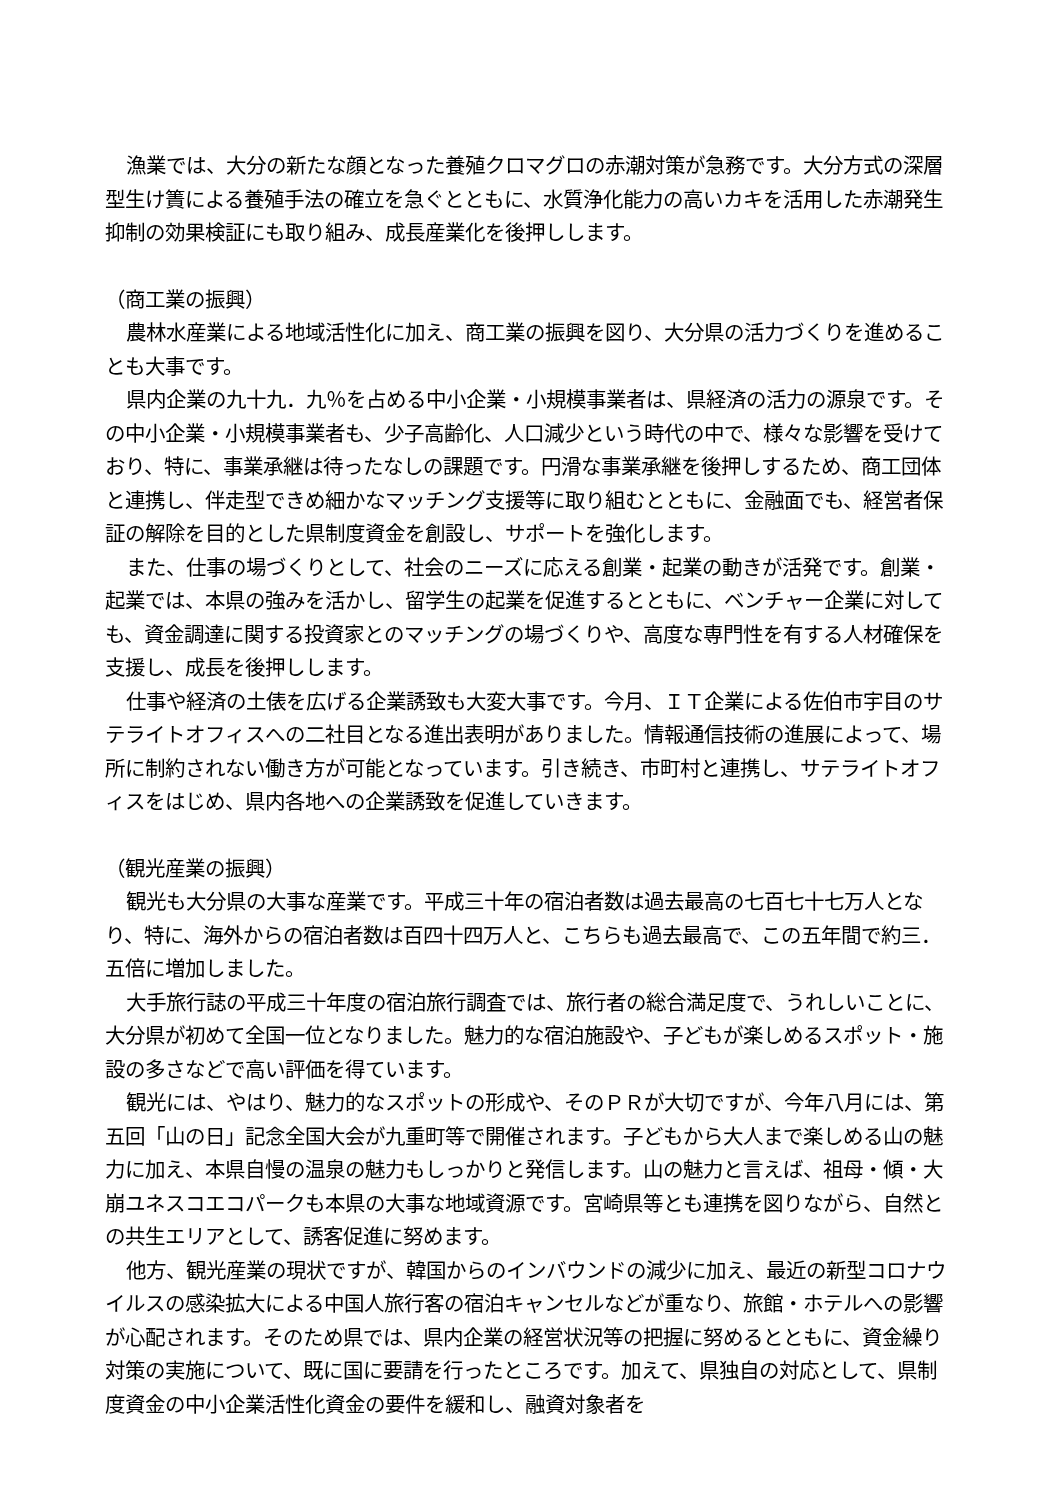漁業では、大分の新たな顔となった養殖クロマグロの赤潮対策が急務です。大分方式の深層型生け簀による養殖手法の確立を急ぐとともに、水質浄化能力の高いカキを活用した赤潮発生抑制の効果検証にも取り組み、成長産業化を後押しします。
（商工業の振興）
農林水産業による地域活性化に加え、商工業の振興を図り、大分県の活力づくりを進めることも大事です。
県内企業の九十九．九％を占める中小企業・小規模事業者は、県経済の活力の源泉です。その中小企業・小規模事業者も、少子高齢化、人口減少という時代の中で、様々な影響を受けており、特に、事業承継は待ったなしの課題です。円滑な事業承継を後押しするため、商工団体と連携し、伴走型できめ細かなマッチング支援等に取り組むとともに、金融面でも、経営者保証の解除を目的とした県制度資金を創設し、サポートを強化します。
また、仕事の場づくりとして、社会のニーズに応える創業・起業の動きが活発です。創業・起業では、本県の強みを活かし、留学生の起業を促進するとともに、ベンチャー企業に対しても、資金調達に関する投資家とのマッチングの場づくりや、高度な専門性を有する人材確保を支援し、成長を後押しします。
仕事や経済の土俵を広げる企業誘致も大変大事です。今月、ＩＴ企業による佐伯市宇目のサテライトオフィスへの二社目となる進出表明がありました。情報通信技術の進展によって、場所に制約されない働き方が可能となっています。引き続き、市町村と連携し、サテライトオフィスをはじめ、県内各地への企業誘致を促進していきます。
（観光産業の振興）
観光も大分県の大事な産業です。平成三十年の宿泊者数は過去最高の七百七十七万人となり、特に、海外からの宿泊者数は百四十四万人と、こちらも過去最高で、この五年間で約三．五倍に増加しました。
大手旅行誌の平成三十年度の宿泊旅行調査では、旅行者の総合満足度で、うれしいことに、大分県が初めて全国一位となりました。魅力的な宿泊施設や、子どもが楽しめるスポット・施設の多さなどで高い評価を得ています。
観光には、やはり、魅力的なスポットの形成や、そのＰＲが大切ですが、今年八月には、第五回「山の日」記念全国大会が九重町等で開催されます。子どもから大人まで楽しめる山の魅力に加え、本県自慢の温泉の魅力もしっかりと発信します。山の魅力と言えば、祖母・傾・大崩ユネスコエコパークも本県の大事な地域資源です。宮崎県等とも連携を図りながら、自然との共生エリアとして、誘客促進に努めます。
他方、観光産業の現状ですが、韓国からのインバウンドの減少に加え、最近の新型コロナウイルスの感染拡大による中国人旅行客の宿泊キャンセルなどが重なり、旅館・ホテルへの影響が心配されます。そのため県では、県内企業の経営状況等の把握に努めるとともに、資金繰り対策の実施について、既に国に要請を行ったところです。加えて、県独自の対応として、県制度資金の中小企業活性化資金の要件を緩和し、融資対象者を